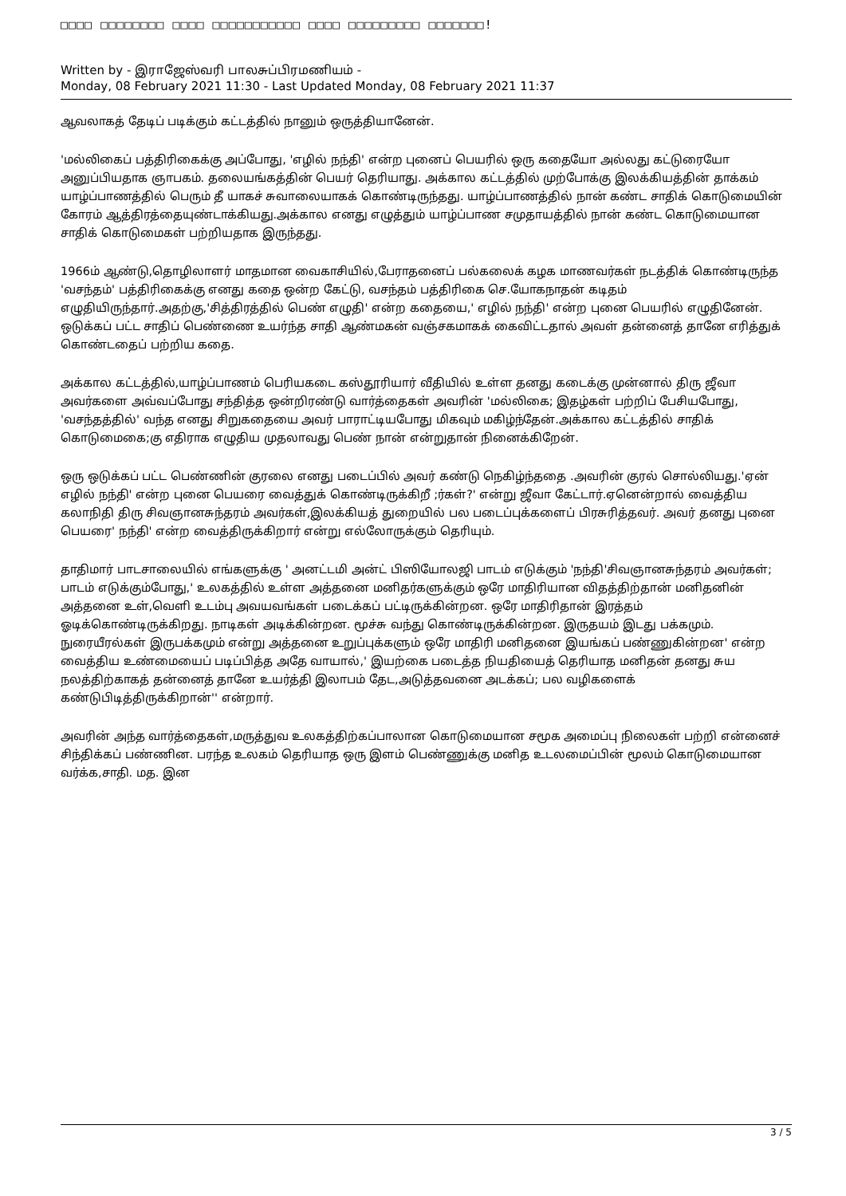□□□□ □□□□□□□□ □□□□ □□□□□□□□□□□ □□□□ □□□□□□□□□ □□□□□□□!
Written by - இராஜேஸ்வரி பாலசுப்பிரமணியம் -
Monday, 08 February 2021 11:30 - Last Updated Monday, 08 February 2021 11:37
ஆவலாகத் தேடிப் படிக்கும் கட்டத்தில் நானும் ஒருத்தியானேன்.
'மல்லிகைப் பத்திரிகைக்கு அப்போது, 'எழில் நந்தி' என்ற புனைப் பெயரில் ஒரு கதையோ அல்லது கட்டுரையோ அனுப்பியதாக ஞாபகம். தலையங்கத்தின் பெயர் தெரியாது. அக்கால கட்டத்தில் முற்போக்கு இலக்கியத்தின் தாக்கம் யாழ்ப்பாணத்தில் பெரும் தீ யாகச் சுவாலையாகக் கொண்டிருந்தது. யாழ்ப்பாணத்தில் நான் கண்ட சாதிக் கொடுமையின் கோரம் ஆத்திரத்தையுண்டாக்கியது.அக்கால எனது எழுத்தும் யாழ்ப்பாண சமுதாயத்தில் நான் கண்ட கொடுமையான சாதிக் கொடுமைகள் பற்றியதாக இருந்தது.
1966ம் ஆண்டு,தொழிலாளர் மாதமான வைகாசியில்,பேராதனைப் பல்கலைக் கழக மாணவர்கள் நடத்திக் கொண்டிருந்த 'வசந்தம்' பத்திரிகைக்கு எனது கதை ஒன்ற கேட்டு, வசந்தம் பத்திரிகை செ.யோகநாதன் கடிதம் எழுதியிருந்தார்.அதற்கு,'சித்திரத்தில் பெண் எழுதி' என்ற கதையை,' எழில் நந்தி' என்ற புனை பெயரில் எழுதினேன். ஒடுக்கப் பட்ட சாதிப் பெண்ணை உயர்ந்த சாதி ஆண்மகன் வஞ்சகமாகக் கைவிட்டதால் அவள் தன்னைத் தானே எரித்துக் கொண்டதைப் பற்றிய கதை.
அக்கால கட்டத்தில்,யாழ்ப்பாணம் பெரியகடை கஸ்தூரியார் வீதியில் உள்ள தனது கடைக்கு முன்னால் திரு ஜீவா அவர்களை அவ்வப்போது சந்தித்த ஒன்றிரண்டு வார்த்தைகள் அவரின் 'மல்லிகை; இதழ்கள் பற்றிப் பேசியபோது, 'வசந்தத்தில்' வந்த எனது சிறுகதையை அவர் பாராட்டியபோது மிகவும் மகிழ்ந்தேன்.அக்கால கட்டத்தில் சாதிக் கொடுமைகை;கு எதிராக எழுதிய முதலாவது பெண் நான் என்றுதான் நினைக்கிறேன்.
ஒரு ஒடுக்கப் பட்ட பெண்ணின் குரலை எனது படைப்பில் அவர் கண்டு நெகிழ்ந்ததை .அவரின் குரல் சொல்லியது.'ஏன் எழில் நந்தி' என்ற புனை பெயரை வைத்துக் கொண்டிருக்கிறீ ;ர்கள்?' என்று ஜீவா கேட்டார்.ஏனென்றால் வைத்திய கலாநிதி திரு சிவஞானசுந்தரம் அவர்கள்,இலக்கியத் துறையில் பல படைப்புக்களைப் பிரசுரித்தவர். அவர் தனது புனை பெயரை' நந்தி' என்ற வைத்திருக்கிறார் என்று எல்லோருக்கும் தெரியும்.
தாதிமார் பாடசாலையில் எங்களுக்கு ' அனட்டமி அன்ட் பிஸியோலஜி பாடம் எடுக்கும் 'நந்தி'சிவஞானசுந்தரம் அவர்கள்; பாடம் எடுக்கும்போது,' உலகத்தில் உள்ள அத்தனை மனிதர்களுக்கும் ஒரே மாதிரியான விதத்திற்தான் மனிதனின் அத்தனை உள்,வெளி உடம்பு அவயவங்கள் படைக்கப் பட்டிருக்கின்றன. ஒரே மாதிரிதான் இரத்தம் ஓடிக்கொண்டிருக்கிறது. நாடிகள் அடிக்கின்றன. மூச்சு வந்து கொண்டிருக்கின்றன. இருதயம் இடது பக்கமும். நுரையீரல்கள் இருபக்கமும் என்று அத்தனை உறுப்புக்களும் ஒரே மாதிரி மனிதனை இயங்கப் பண்ணுகின்றன' என்ற வைத்திய உண்மையைப் படிப்பித்த அதே வாயால்,' இயற்கை படைத்த நியதியைத் தெரியாத மனிதன் தனது சுய நலத்திற்காகத் தன்னைத் தானே உயர்த்தி இலாபம் தேட,அடுத்தவனை அடக்கப்; பல வழிகளைக் கண்டுபிடித்திருக்கிறான்'' என்றார்.
அவரின் அந்த வார்த்தைகள்,மருத்துவ உலகத்திற்கப்பாலான கொடுமையான சமூக அமைப்பு நிலைகள் பற்றி என்னைச் சிந்திக்கப் பண்ணின. பரந்த உலகம் தெரியாத ஒரு இளம் பெண்ணுக்கு மனித உடலமைப்பின் மூலம் கொடுமையான வர்க்க,சாதி. மத. இன
3 / 5